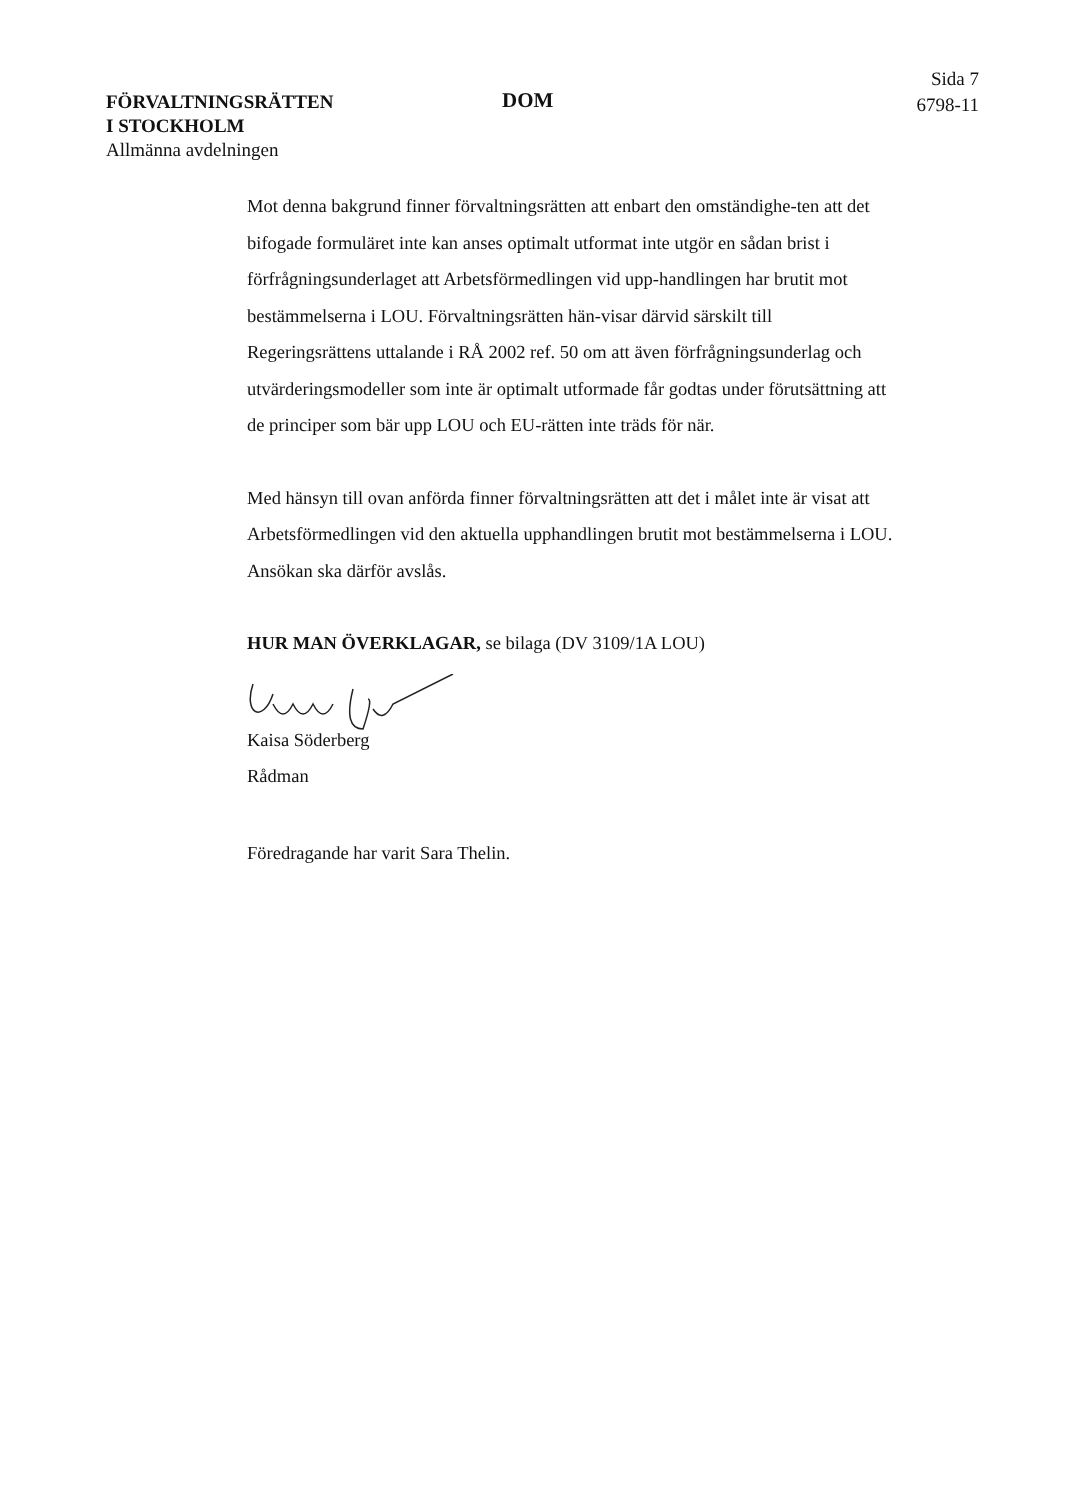FÖRVALTNINGSRÄTTEN
I STOCKHOLM
Allmänna avdelningen
DOM
Sida 7
6798-11
Mot denna bakgrund finner förvaltningsrätten att enbart den omständighe-ten att det bifogade formuläret inte kan anses optimalt utformat inte utgör en sådan brist i förfrågningsunderlaget att Arbetsförmedlingen vid upp-handlingen har brutit mot bestämmelserna i LOU. Förvaltningsrätten hän-visar därvid särskilt till Regeringsrättens uttalande i RÅ 2002 ref. 50 om att även förfrågningsunderlag och utvärderingsmodeller som inte är optimalt utformade får godtas under förutsättning att de principer som bär upp LOU och EU-rätten inte träds för när.
Med hänsyn till ovan anförda finner förvaltningsrätten att det i målet inte är visat att Arbetsförmedlingen vid den aktuella upphandlingen brutit mot bestämmelserna i LOU. Ansökan ska därför avslås.
HUR MAN ÖVERKLAGAR, se bilaga (DV 3109/1A LOU)
Kaisa Söderberg
Rådman
Föredragande har varit Sara Thelin.